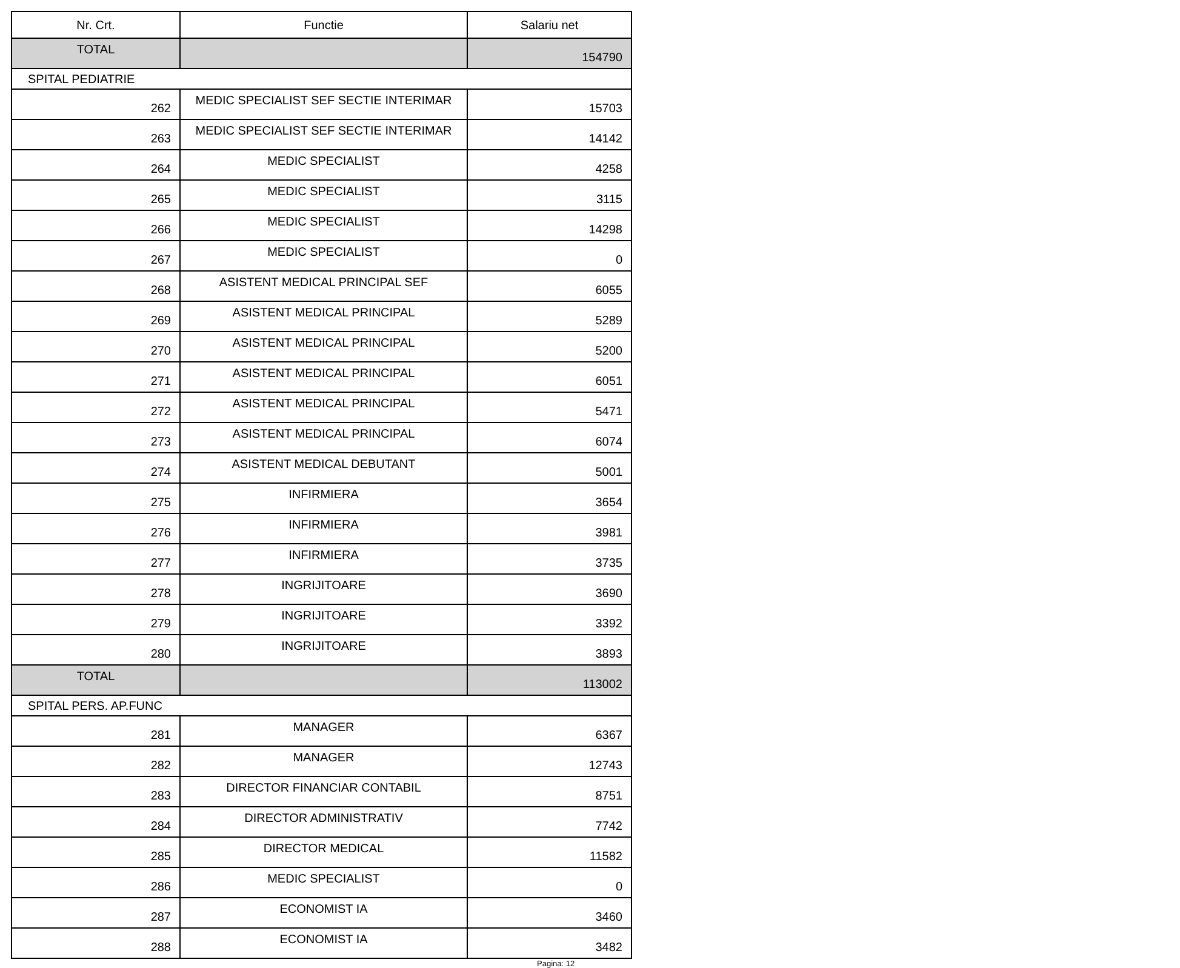| Nr. Crt. | Functie | Salariu net |
| --- | --- | --- |
| TOTAL | | 154790 |
| SPITAL PEDIATRIE | | |
| 262 | MEDIC SPECIALIST SEF SECTIE INTERIMAR | 15703 |
| 263 | MEDIC SPECIALIST SEF SECTIE INTERIMAR | 14142 |
| 264 | MEDIC SPECIALIST | 4258 |
| 265 | MEDIC SPECIALIST | 3115 |
| 266 | MEDIC SPECIALIST | 14298 |
| 267 | MEDIC SPECIALIST | 0 |
| 268 | ASISTENT MEDICAL PRINCIPAL SEF | 6055 |
| 269 | ASISTENT MEDICAL PRINCIPAL | 5289 |
| 270 | ASISTENT MEDICAL PRINCIPAL | 5200 |
| 271 | ASISTENT MEDICAL PRINCIPAL | 6051 |
| 272 | ASISTENT MEDICAL PRINCIPAL | 5471 |
| 273 | ASISTENT MEDICAL PRINCIPAL | 6074 |
| 274 | ASISTENT MEDICAL DEBUTANT | 5001 |
| 275 | INFIRMIERA | 3654 |
| 276 | INFIRMIERA | 3981 |
| 277 | INFIRMIERA | 3735 |
| 278 | INGRIJITOARE | 3690 |
| 279 | INGRIJITOARE | 3392 |
| 280 | INGRIJITOARE | 3893 |
| TOTAL | | 113002 |
| SPITAL PERS. AP.FUNC | | |
| 281 | MANAGER | 6367 |
| 282 | MANAGER | 12743 |
| 283 | DIRECTOR FINANCIAR CONTABIL | 8751 |
| 284 | DIRECTOR ADMINISTRATIV | 7742 |
| 285 | DIRECTOR MEDICAL | 11582 |
| 286 | MEDIC SPECIALIST | 0 |
| 287 | ECONOMIST IA | 3460 |
| 288 | ECONOMIST IA | 3482 |
Pagina: 12